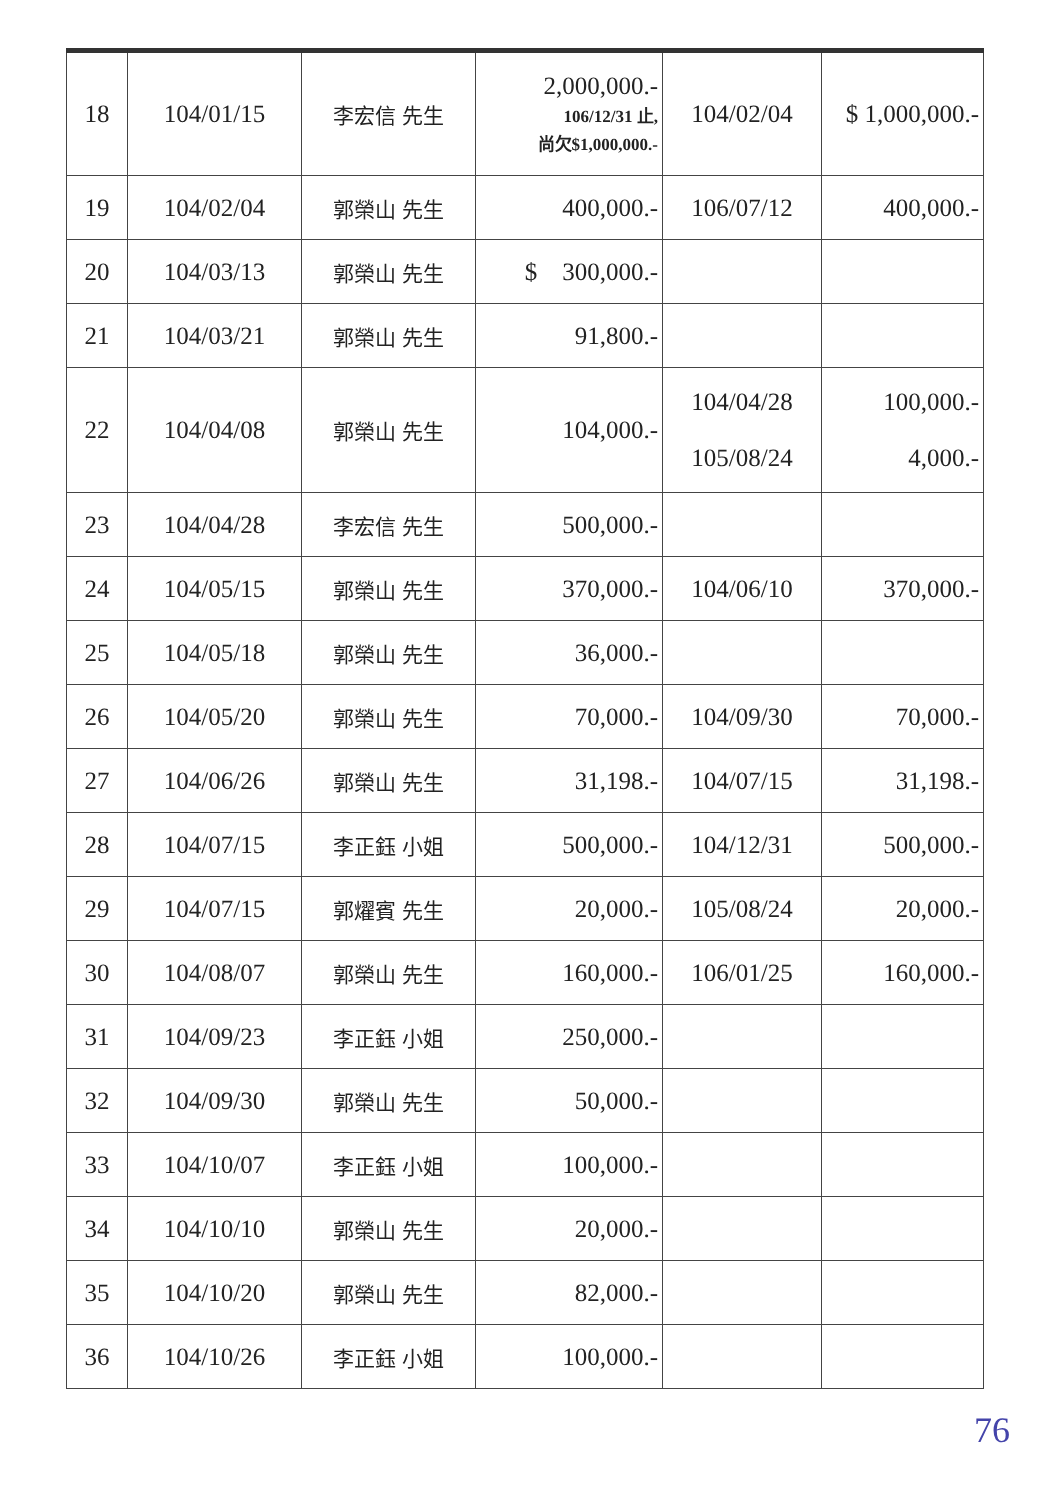| 18 | 104/01/15 | 李宏信 先生 | 2,000,000.- 106/12/31 止, 尚欠$1,000,000.- | 104/02/04 | $ 1,000,000.- |
| 19 | 104/02/04 | 郭榮山 先生 | 400,000.- | 106/07/12 | 400,000.- |
| 20 | 104/03/13 | 郭榮山 先生 | $ 300,000.- | | |
| 21 | 104/03/21 | 郭榮山 先生 | 91,800.- | | |
| 22 | 104/04/08 | 郭榮山 先生 | 104,000.- | 104/04/28 105/08/24 | 100,000.- 4,000.- |
| 23 | 104/04/28 | 李宏信 先生 | 500,000.- | | |
| 24 | 104/05/15 | 郭榮山 先生 | 370,000.- | 104/06/10 | 370,000.- |
| 25 | 104/05/18 | 郭榮山 先生 | 36,000.- | | |
| 26 | 104/05/20 | 郭榮山 先生 | 70,000.- | 104/09/30 | 70,000.- |
| 27 | 104/06/26 | 郭榮山 先生 | 31,198.- | 104/07/15 | 31,198.- |
| 28 | 104/07/15 | 李正鈺 小姐 | 500,000.- | 104/12/31 | 500,000.- |
| 29 | 104/07/15 | 郭燿賓 先生 | 20,000.- | 105/08/24 | 20,000.- |
| 30 | 104/08/07 | 郭榮山 先生 | 160,000.- | 106/01/25 | 160,000.- |
| 31 | 104/09/23 | 李正鈺 小姐 | 250,000.- | | |
| 32 | 104/09/30 | 郭榮山 先生 | 50,000.- | | |
| 33 | 104/10/07 | 李正鈺 小姐 | 100,000.- | | |
| 34 | 104/10/10 | 郭榮山 先生 | 20,000.- | | |
| 35 | 104/10/20 | 郭榮山 先生 | 82,000.- | | |
| 36 | 104/10/26 | 李正鈺 小姐 | 100,000.- | | |
76